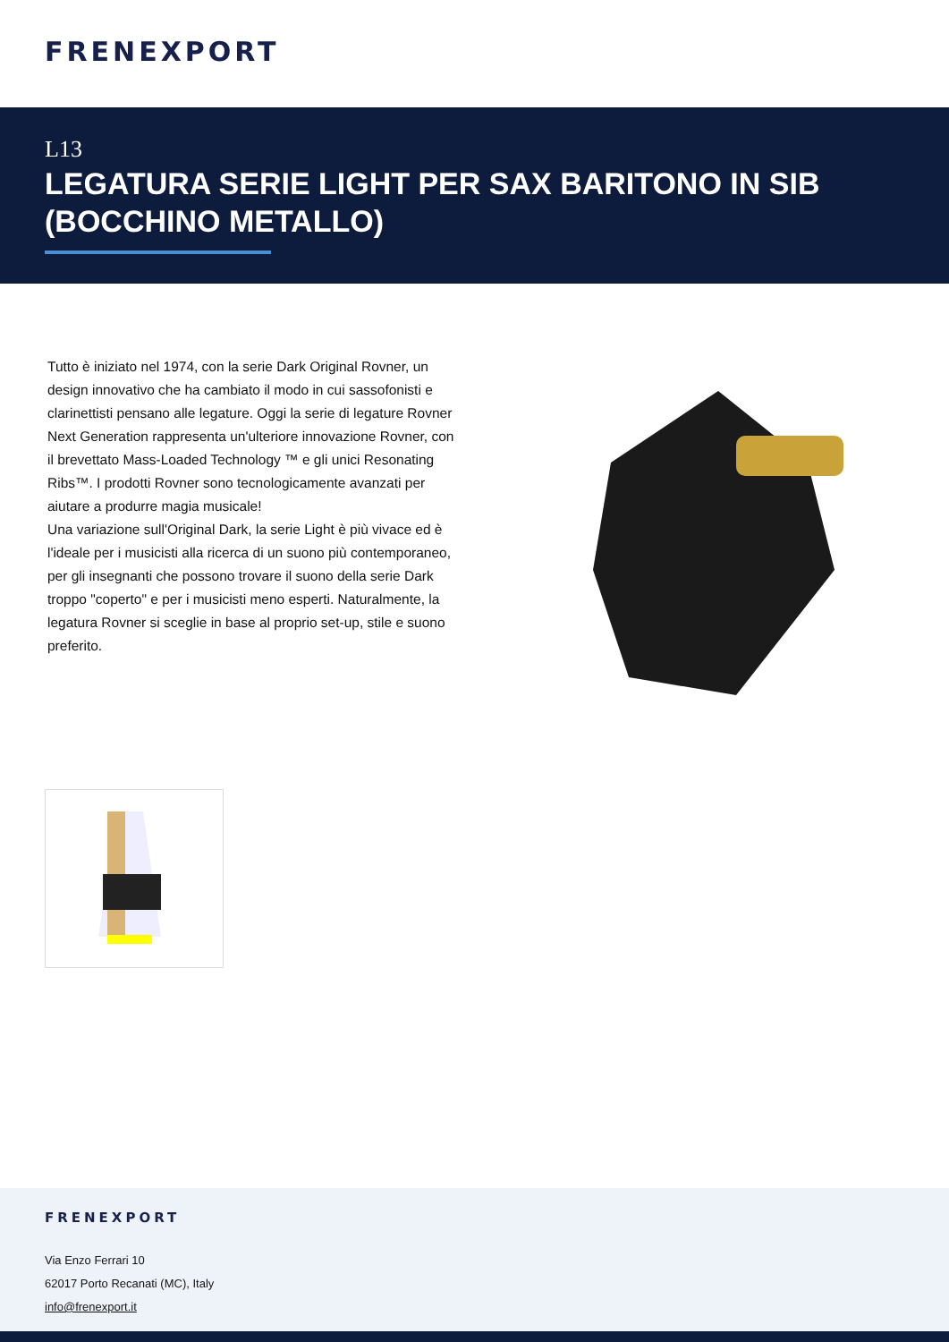FRENEXPORT
L13
LEGATURA SERIE LIGHT PER SAX BARITONO IN SIB (BOCCHINO METALLO)
Tutto è iniziato nel 1974, con la serie Dark Original Rovner, un design innovativo che ha cambiato il modo in cui sassofonisti e clarinettisti pensano alle legature. Oggi la serie di legature Rovner Next Generation rappresenta un'ulteriore innovazione Rovner, con il brevettato Mass-Loaded Technology ™ e gli unici Resonating Ribs™. I prodotti Rovner sono tecnologicamente avanzati per aiutare a produrre magia musicale!
Una variazione sull'Original Dark, la serie Light è più vivace ed è l'ideale per i musicisti alla ricerca di un suono più contemporaneo, per gli insegnanti che possono trovare il suono della serie Dark troppo "coperto" e per i musicisti meno esperti. Naturalmente, la legatura Rovner si sceglie in base al proprio set-up, stile e suono preferito.
FRENEXPORT
Via Enzo Ferrari 10
62017 Porto Recanati (MC), Italy
info@frenexport.it